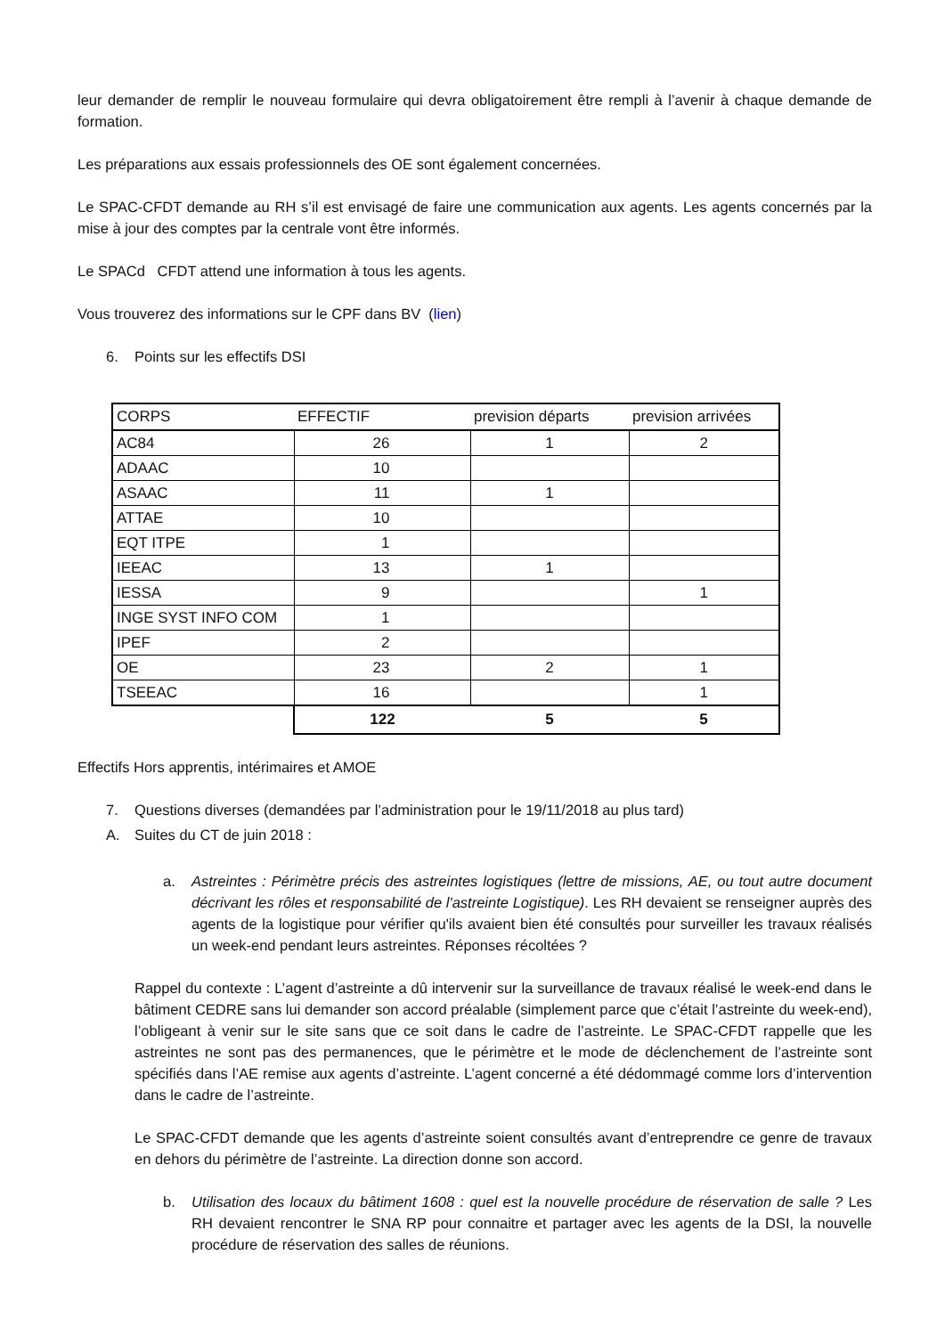leur demander de remplir le nouveau formulaire qui devra obligatoirement être rempli à l’avenir à chaque demande de formation.
Les préparations aux essais professionnels des OE sont également concernées.
Le SPAC-CFDT demande au RH s’il est envisagé de faire une communication aux agents. Les agents concernés par la mise à jour des comptes par la centrale vont être informés.
Le SPACd CFDT attend une information à tous les agents.
Vous trouverez des informations sur le CPF dans BV (lien)
6. Points sur les effectifs DSI
| CORPS | EFFECTIF | prevision départs | prevision arrivées |
| --- | --- | --- | --- |
| AC84 | 26 | 1 | 2 |
| ADAAC | 10 | | |
| ASAAC | 11 | 1 | |
| ATTAE | 10 | | |
| EQT ITPE | 1 | | |
| IEEAC | 13 | 1 | |
| IESSA | 9 | | 1 |
| INGE SYST INFO COM | 1 | | |
| IPEF | 2 | | |
| OE | 23 | 2 | 1 |
| TSEEAC | 16 | | 1 |
| | 122 | 5 | 5 |
Effectifs Hors apprentis, intérimaires et AMOE
7. Questions diverses (demandées par l’administration pour le 19/11/2018 au plus tard)
A. Suites du CT de juin 2018 :
a. Astreintes : Périmètre précis des astreintes logistiques (lettre de missions, AE, ou tout autre document décrivant les rôles et responsabilité de l'astreinte Logistique). Les RH devaient se renseigner auprès des agents de la logistique pour vérifier qu'ils avaient bien été consultés pour surveiller les travaux réalisés un week-end pendant leurs astreintes. Réponses récoltées ?
Rappel du contexte : L’agent d’astreinte a dû intervenir sur la surveillance de travaux réalisé le week-end dans le bâtiment CEDRE sans lui demander son accord préalable (simplement parce que c’était l’astreinte du week-end), l’obligeant à venir sur le site sans que ce soit dans le cadre de l’astreinte. Le SPAC-CFDT rappelle que les astreintes ne sont pas des permanences, que le périmètre et le mode de déclenchement de l’astreinte sont spécifiés dans l’AE remise aux agents d’astreinte. L’agent concerné a été dédommagé comme lors d’intervention dans le cadre de l’astreinte.
Le SPAC-CFDT demande que les agents d’astreinte soient consultés avant d’entreprendre ce genre de travaux en dehors du périmètre de l’astreinte. La direction donne son accord.
b. Utilisation des locaux du bâtiment 1608 : quel est la nouvelle procédure de réservation de salle ? Les RH devaient rencontrer le SNA RP pour connaitre et partager avec les agents de la DSI, la nouvelle procédure de réservation des salles de réunions.